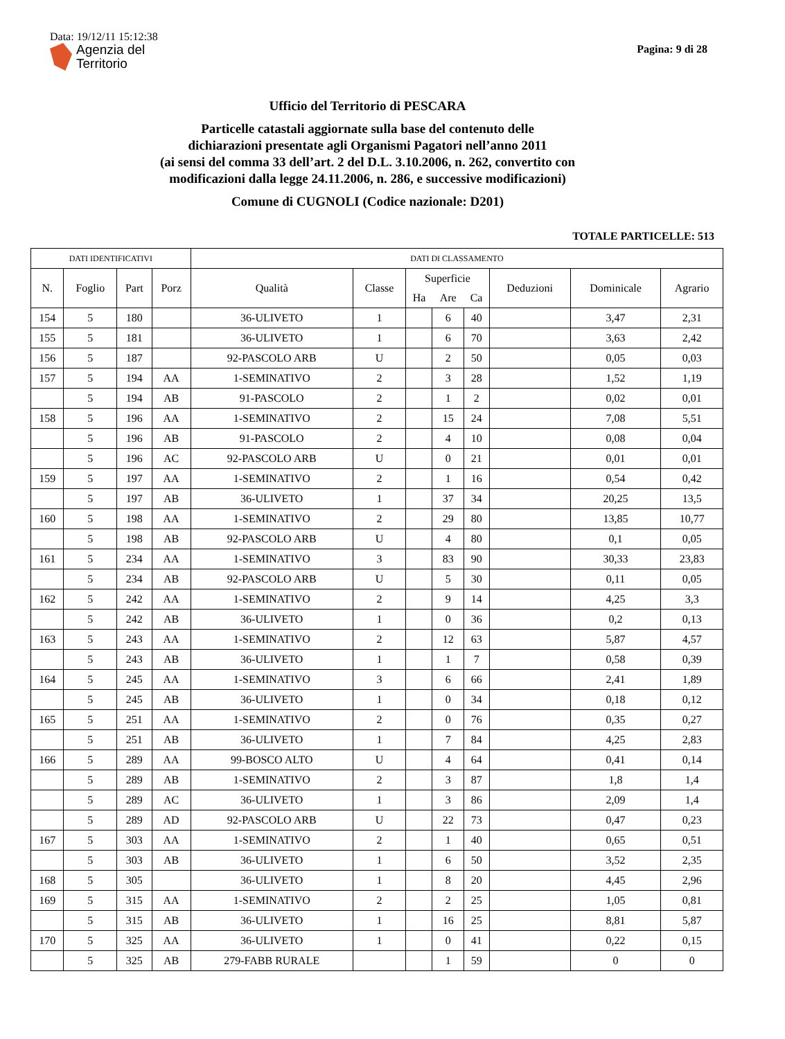Data: 19/12/11 15:12:38
Agenzia del
Territorio
Pagina: 9 di 28
Ufficio del Territorio di PESCARA
Particelle catastali aggiornate sulla base del contenuto delle
dichiarazioni presentate agli Organismi Pagatori nell’anno 2011
(ai sensi del comma 33 dell’art. 2 del D.L. 3.10.2006, n. 262, convertito con
modificazioni dalla legge 24.11.2006, n. 286, e successive modificazioni)
Comune di CUGNOLI (Codice nazionale: D201)
TOTALE PARTICELLE: 513
| DATI IDENTIFICATIVI | | | | DATI DI CLASSAMENTO | | | | | | | |
| --- | --- | --- | --- | --- | --- | --- | --- | --- | --- | --- | --- |
| N. | Foglio | Part | Porz | Qualità | Classe | Superficie | | | Deduzioni | Dominicale | Agrario |
| | | | | | | Ha | Are | Ca | | | |
| 154 | 5 | 180 | | 36-ULIVETO | 1 | | 6 | 40 | | 3,47 | 2,31 |
| 155 | 5 | 181 | | 36-ULIVETO | 1 | | 6 | 70 | | 3,63 | 2,42 |
| 156 | 5 | 187 | | 92-PASCOLO ARB | U | | 2 | 50 | | 0,05 | 0,03 |
| 157 | 5 | 194 | AA | 1-SEMINATIVO | 2 | | 3 | 28 | | 1,52 | 1,19 |
| | 5 | 194 | AB | 91-PASCOLO | 2 | | 1 | 2 | | 0,02 | 0,01 |
| 158 | 5 | 196 | AA | 1-SEMINATIVO | 2 | | 15 | 24 | | 7,08 | 5,51 |
| | 5 | 196 | AB | 91-PASCOLO | 2 | | 4 | 10 | | 0,08 | 0,04 |
| | 5 | 196 | AC | 92-PASCOLO ARB | U | | 0 | 21 | | 0,01 | 0,01 |
| 159 | 5 | 197 | AA | 1-SEMINATIVO | 2 | | 1 | 16 | | 0,54 | 0,42 |
| | 5 | 197 | AB | 36-ULIVETO | 1 | | 37 | 34 | | 20,25 | 13,5 |
| 160 | 5 | 198 | AA | 1-SEMINATIVO | 2 | | 29 | 80 | | 13,85 | 10,77 |
| | 5 | 198 | AB | 92-PASCOLO ARB | U | | 4 | 80 | | 0,1 | 0,05 |
| 161 | 5 | 234 | AA | 1-SEMINATIVO | 3 | | 83 | 90 | | 30,33 | 23,83 |
| | 5 | 234 | AB | 92-PASCOLO ARB | U | | 5 | 30 | | 0,11 | 0,05 |
| 162 | 5 | 242 | AA | 1-SEMINATIVO | 2 | | 9 | 14 | | 4,25 | 3,3 |
| | 5 | 242 | AB | 36-ULIVETO | 1 | | 0 | 36 | | 0,2 | 0,13 |
| 163 | 5 | 243 | AA | 1-SEMINATIVO | 2 | | 12 | 63 | | 5,87 | 4,57 |
| | 5 | 243 | AB | 36-ULIVETO | 1 | | 1 | 7 | | 0,58 | 0,39 |
| 164 | 5 | 245 | AA | 1-SEMINATIVO | 3 | | 6 | 66 | | 2,41 | 1,89 |
| | 5 | 245 | AB | 36-ULIVETO | 1 | | 0 | 34 | | 0,18 | 0,12 |
| 165 | 5 | 251 | AA | 1-SEMINATIVO | 2 | | 0 | 76 | | 0,35 | 0,27 |
| | 5 | 251 | AB | 36-ULIVETO | 1 | | 7 | 84 | | 4,25 | 2,83 |
| 166 | 5 | 289 | AA | 99-BOSCO ALTO | U | | 4 | 64 | | 0,41 | 0,14 |
| | 5 | 289 | AB | 1-SEMINATIVO | 2 | | 3 | 87 | | 1,8 | 1,4 |
| | 5 | 289 | AC | 36-ULIVETO | 1 | | 3 | 86 | | 2,09 | 1,4 |
| | 5 | 289 | AD | 92-PASCOLO ARB | U | | 22 | 73 | | 0,47 | 0,23 |
| 167 | 5 | 303 | AA | 1-SEMINATIVO | 2 | | 1 | 40 | | 0,65 | 0,51 |
| | 5 | 303 | AB | 36-ULIVETO | 1 | | 6 | 50 | | 3,52 | 2,35 |
| 168 | 5 | 305 | | 36-ULIVETO | 1 | | 8 | 20 | | 4,45 | 2,96 |
| 169 | 5 | 315 | AA | 1-SEMINATIVO | 2 | | 2 | 25 | | 1,05 | 0,81 |
| | 5 | 315 | AB | 36-ULIVETO | 1 | | 16 | 25 | | 8,81 | 5,87 |
| 170 | 5 | 325 | AA | 36-ULIVETO | 1 | | 0 | 41 | | 0,22 | 0,15 |
| | 5 | 325 | AB | 279-FABB RURALE | | | 1 | 59 | | 0 | 0 |